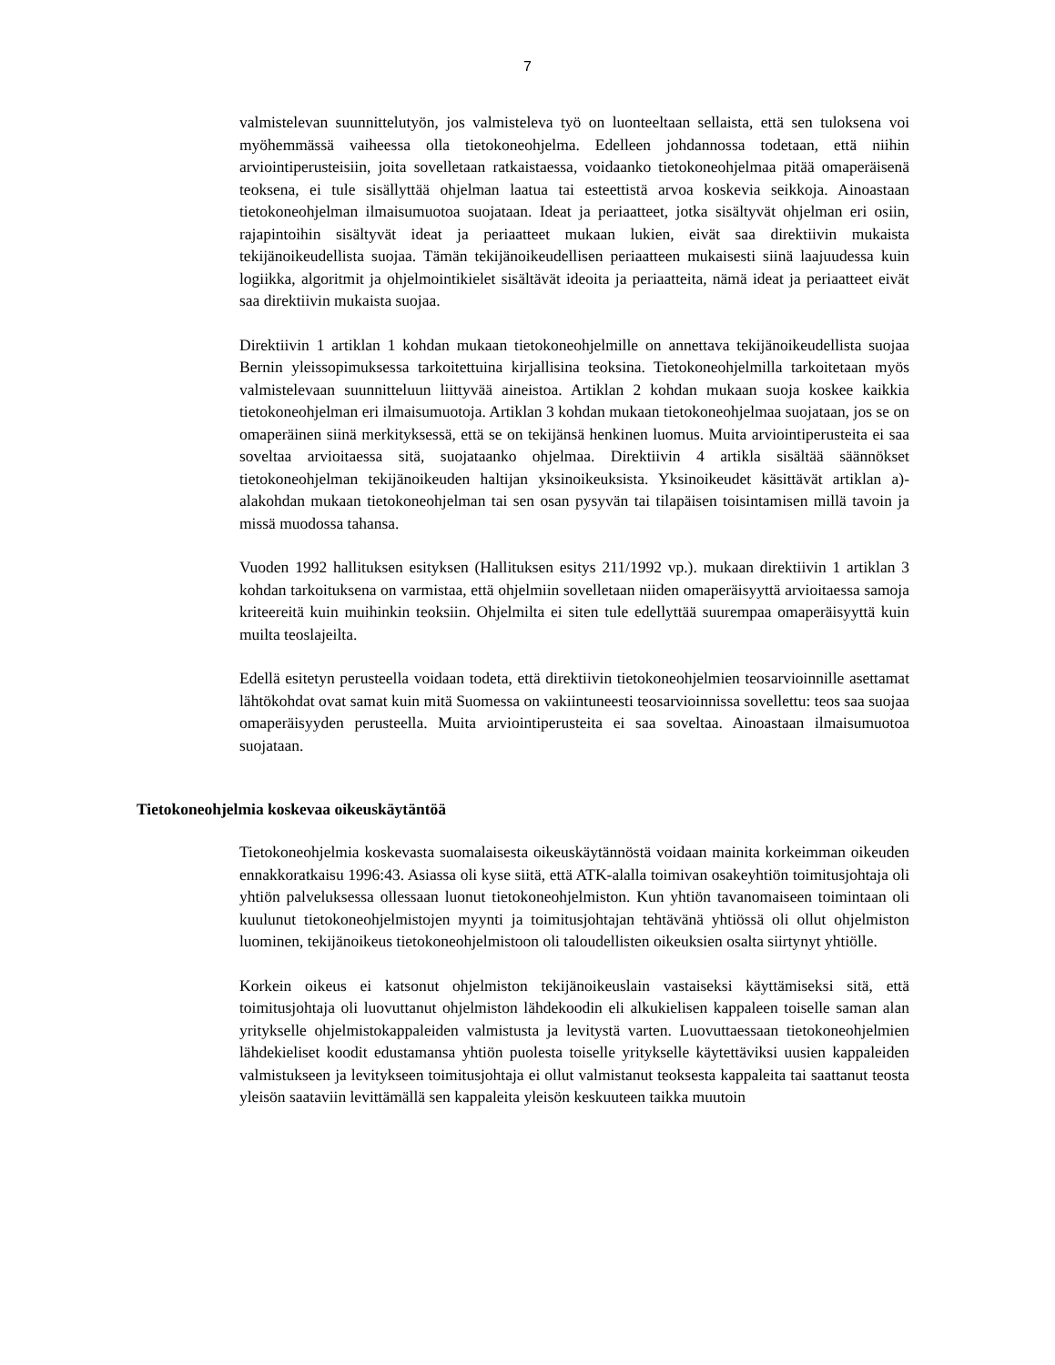7
valmistelevan suunnittelutyön, jos valmisteleva työ on luonteeltaan sellaista, että sen tuloksena voi myöhemmässä vaiheessa olla tietokoneohjelma. Edelleen johdannossa todetaan, että niihin arviointiperusteisiin, joita sovelletaan ratkaistaessa, voidaanko tietokoneohjelmaa pitää omaperäisenä teoksena, ei tule sisällyttää ohjelman laatua tai esteettistä arvoa koskevia seikkoja. Ainoastaan tietokoneohjelman ilmaisumuotoa suojataan. Ideat ja periaatteet, jotka sisältyvät ohjelman eri osiin, rajapintoihin sisältyvät ideat ja periaatteet mukaan lukien, eivät saa direktiivin mukaista tekijänoikeudellista suojaa. Tämän tekijänoikeudellisen periaatteen mukaisesti siinä laajuudessa kuin logiikka, algoritmit ja ohjelmointikielet sisältävät ideoita ja periaatteita, nämä ideat ja periaatteet eivät saa direktiivin mukaista suojaa.
Direktiivin 1 artiklan 1 kohdan mukaan tietokoneohjelmille on annettava tekijänoikeudellista suojaa Bernin yleissopimuksessa tarkoitettuina kirjallisina teoksina. Tietokoneohjelmilla tarkoitetaan myös valmistelevaan suunnitteluun liittyvää aineistoa. Artiklan 2 kohdan mukaan suoja koskee kaikkia tietokoneohjelman eri ilmaisumuotoja. Artiklan 3 kohdan mukaan tietokoneohjelmaa suojataan, jos se on omaperäinen siinä merkityksessä, että se on tekijänsä henkinen luomus. Muita arviointiperusteita ei saa soveltaa arvioitaessa sitä, suojataanko ohjelmaa. Direktiivin 4 artikla sisältää säännökset tietokoneohjelman tekijänoikeuden haltijan yksinoikeuksista. Yksinoikeudet käsittävät artiklan a)-alakohdan mukaan tietokoneohjelman tai sen osan pysyvän tai tilapäisen toisintamisen millä tavoin ja missä muodossa tahansa.
Vuoden 1992 hallituksen esityksen (Hallituksen esitys 211/1992 vp.). mukaan direktiivin 1 artiklan 3 kohdan tarkoituksena on varmistaa, että ohjelmiin sovelletaan niiden omaperäisyyttä arvioitaessa samoja kriteereitä kuin muihinkin teoksiin. Ohjelmilta ei siten tule edellyttää suurempaa omaperäisyyttä kuin muilta teoslajeilta.
Edellä esitetyn perusteella voidaan todeta, että direktiivin tietokoneohjelmien teosarvioinnille asettamat lähtökohdat ovat samat kuin mitä Suomessa on vakiintuneesti teosarvioinnissa sovellettu: teos saa suojaa omaperäisyyden perusteella. Muita arviointiperusteita ei saa soveltaa. Ainoastaan ilmaisumuotoa suojataan.
Tietokoneohjelmia koskevaa oikeuskäytäntöä
Tietokoneohjelmia koskevasta suomalaisesta oikeuskäytännöstä voidaan mainita korkeimman oikeuden ennakkoratkaisu 1996:43. Asiassa oli kyse siitä, että ATK-alalla toimivan osakeyhtiön toimitusjohtaja oli yhtiön palveluksessa ollessaan luonut tietokoneohjelmiston. Kun yhtiön tavanomaiseen toimintaan oli kuulunut tietokoneohjelmistojen myynti ja toimitusjohtajan tehtävänä yhtiössä oli ollut ohjelmiston luominen, tekijänoikeus tietokoneohjelmistoon oli taloudellisten oikeuksien osalta siirtynyt yhtiölle.
Korkein oikeus ei katsonut ohjelmiston tekijänoikeuslain vastaiseksi käyttämiseksi sitä, että toimitusjohtaja oli luovuttanut ohjelmiston lähdekoodin eli alkukielisen kappaleen toiselle saman alan yritykselle ohjelmistokappaleiden valmistusta ja levitystä varten. Luovuttaessaan tietokoneohjelmien lähdekieliset koodit edustamansa yhtiön puolesta toiselle yritykselle käytettäviksi uusien kappaleiden valmistukseen ja levitykseen toimitusjohtaja ei ollut valmistanut teoksesta kappaleita tai saattanut teosta yleisön saataviin levittämällä sen kappaleita yleisön keskuuteen taikka muutoin